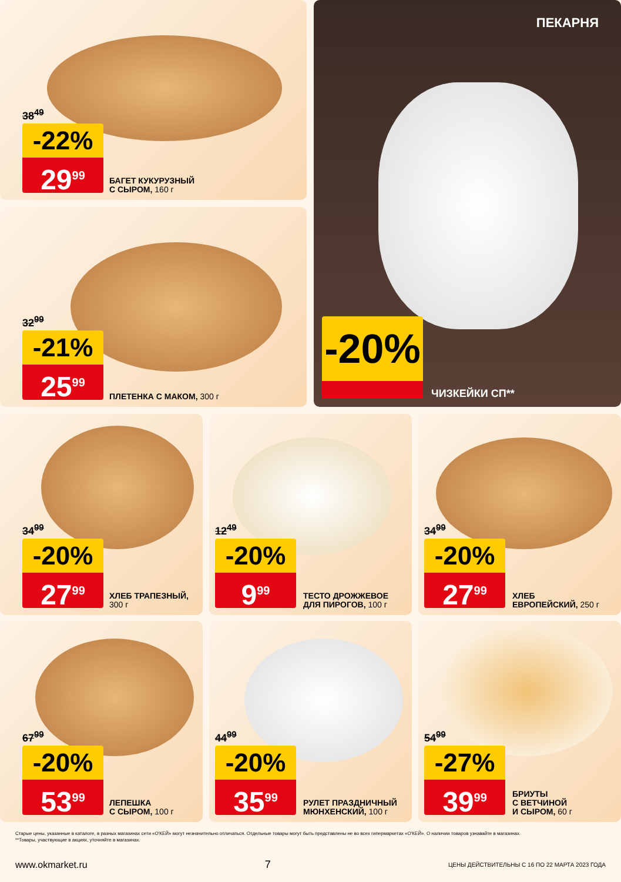38<sup>49</sup>
-22%
29<sup>99</sup>
БАГЕТ КУКУРУЗНЫЙ
С СЫРОМ, 160 г
32<sup>99</sup>
-21%
25<sup>99</sup>
ПЛЕТЕНКА С МАКОМ, 300 г
ПЕКАРНЯ
-20% ЧИЗКЕЙКИ СП**
34<sup>99</sup>
-20%
27<sup>99</sup>
ХЛЕБ ТРАПЕЗНЫЙ,
300 г
12<sup>49</sup>
-20%
9<sup>99</sup>
ТЕСТО ДРОЖЖЕВОЕ
ДЛЯ ПИРОГОВ, 100 г
34<sup>99</sup>
-20%
27<sup>99</sup>
ХЛЕБ
ЕВРОПЕЙСКИЙ, 250 г
67<sup>99</sup>
-20%
53<sup>99</sup>
ЛЕПЕШКА
С СЫРОМ, 100 г
44<sup>99</sup>
-20%
35<sup>99</sup>
РУЛЕТ ПРАЗДНИЧНЫЙ
МЮНХЕНСКИЙ, 100 г
54<sup>99</sup>
-27%
39<sup>99</sup>
БРИУТЫ
С ВЕТЧИНОЙ
И СЫРОМ, 60 г
Старые цены, указанные в каталоге, в разных магазинах сети «О'КЕЙ» могут незначительно отличаться. Отдельные товары могут быть представлены не во всех гипермаркетах «О'КЕЙ». О наличии товаров узнавайте в магазинах.
**Товары, участвующие в акциях, уточняйте в магазинах.
www.okmarket.ru 7 ЦЕНЫ ДЕЙСТВИТЕЛЬНЫ С 16 ПО 22 МАРТА 2023 ГОДА